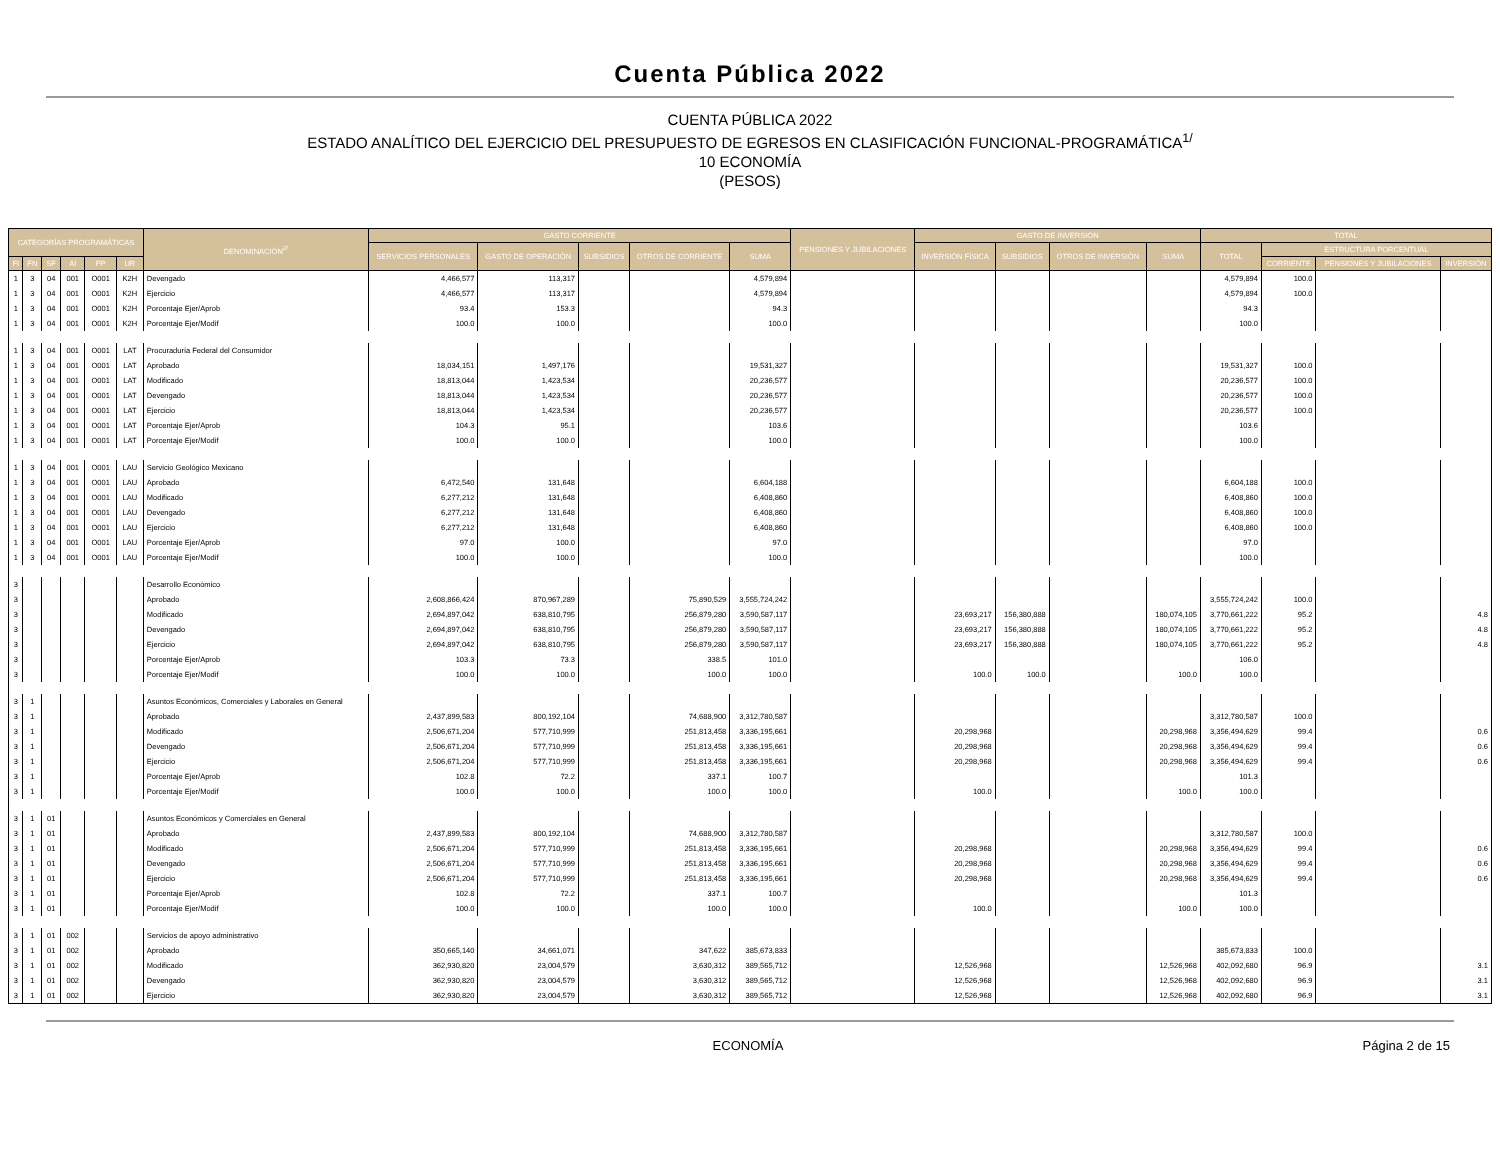Cuenta Pública 2022
CUENTA PÚBLICA 2022
ESTADO ANALÍTICO DEL EJERCICIO DEL PRESUPUESTO DE EGRESOS EN CLASIFICACIÓN FUNCIONAL-PROGRAMÁTICA<sup>1/</sup>
10 ECONOMÍA
(PESOS)
| CATEGORÍAS PROGRAMÁTICAS | | | | | | DENOMINACIÓN<sup>2/</sup> | GASTO CORRIENTE | | | | | PENSIONES Y JUBILACIONES | GASTO DE INVERSIÓN | | | | TOTAL | | | |
| --- | --- | --- | --- | --- | --- | --- | --- | --- | --- | --- | --- | --- | --- | --- | --- | --- | --- | --- | --- | --- |
| | | | | | | | SERVICIOS PERSONALES | GASTO DE OPERACIÓN | SUBSIDIOS | OTROS DE CORRIENTE | SUMA | | INVERSIÓN FÍSICA | SUBSIDIOS | OTROS DE INVERSIÓN | SUMA | TOTAL | ESTRUCTURA PORCENTUAL | | |
| FI | FN | SF | AI | PP | UR | | | | | | | | | | | | | CORRIENTE | PENSIONES Y JUBILACIONES | INVERSIÓN |
| 1 | 3 | 04 | 001 | O001 | K2H | Devengado | 4,466,577 | 113,317 | | | 4,579,894 | | | | | | 4,579,894 | 100.0 | | |
| 1 | 3 | 04 | 001 | O001 | K2H | Ejercicio | 4,466,577 | 113,317 | | | 4,579,894 | | | | | | 4,579,894 | 100.0 | | |
| 1 | 3 | 04 | 001 | O001 | K2H | Porcentaje Ejer/Aprob | 93.4 | 153.3 | | | 94.3 | | | | | | 94.3 | | | |
| 1 | 3 | 04 | 001 | O001 | K2H | Porcentaje Ejer/Modif | 100.0 | 100.0 | | | 100.0 | | | | | | 100.0 | | | |
| 1 | 3 | 04 | 001 | O001 | LAT | Procuraduría Federal del Consumidor | | | | | | | | | | | | | | |
| 1 | 3 | 04 | 001 | O001 | LAT | Aprobado | 18,034,151 | 1,497,176 | | | 19,531,327 | | | | | | 19,531,327 | 100.0 | | |
| 1 | 3 | 04 | 001 | O001 | LAT | Modificado | 18,813,044 | 1,423,534 | | | 20,236,577 | | | | | | 20,236,577 | 100.0 | | |
| 1 | 3 | 04 | 001 | O001 | LAT | Devengado | 18,813,044 | 1,423,534 | | | 20,236,577 | | | | | | 20,236,577 | 100.0 | | |
| 1 | 3 | 04 | 001 | O001 | LAT | Ejercicio | 18,813,044 | 1,423,534 | | | 20,236,577 | | | | | | 20,236,577 | 100.0 | | |
| 1 | 3 | 04 | 001 | O001 | LAT | Porcentaje Ejer/Aprob | 104.3 | 95.1 | | | 103.6 | | | | | | 103.6 | | | |
| 1 | 3 | 04 | 001 | O001 | LAT | Porcentaje Ejer/Modif | 100.0 | 100.0 | | | 100.0 | | | | | | 100.0 | | | |
| 1 | 3 | 04 | 001 | O001 | LAU | Servicio Geológico Mexicano | | | | | | | | | | | | | | |
| 1 | 3 | 04 | 001 | O001 | LAU | Aprobado | 6,472,540 | 131,648 | | | 6,604,188 | | | | | | 6,604,188 | 100.0 | | |
| 1 | 3 | 04 | 001 | O001 | LAU | Modificado | 6,277,212 | 131,648 | | | 6,408,860 | | | | | | 6,408,860 | 100.0 | | |
| 1 | 3 | 04 | 001 | O001 | LAU | Devengado | 6,277,212 | 131,648 | | | 6,408,860 | | | | | | 6,408,860 | 100.0 | | |
| 1 | 3 | 04 | 001 | O001 | LAU | Ejercicio | 6,277,212 | 131,648 | | | 6,408,860 | | | | | | 6,408,860 | 100.0 | | |
| 1 | 3 | 04 | 001 | O001 | LAU | Porcentaje Ejer/Aprob | 97.0 | 100.0 | | | 97.0 | | | | | | 97.0 | | | |
| 1 | 3 | 04 | 001 | O001 | LAU | Porcentaje Ejer/Modif | 100.0 | 100.0 | | | 100.0 | | | | | | 100.0 | | | |
| 3 | | | | | | Desarrollo Económico | | | | | | | | | | | | | | |
| 3 | | | | | | Aprobado | 2,608,866,424 | 870,967,289 | | 75,890,529 | 3,555,724,242 | | | | | | 3,555,724,242 | 100.0 | | |
| 3 | | | | | | Modificado | 2,694,897,042 | 638,810,795 | | 256,879,280 | 3,590,587,117 | | 23,693,217 | 156,380,888 | | 180,074,105 | 3,770,661,222 | 95.2 | | 4.8 |
| 3 | | | | | | Devengado | 2,694,897,042 | 638,810,795 | | 256,879,280 | 3,590,587,117 | | 23,693,217 | 156,380,888 | | 180,074,105 | 3,770,661,222 | 95.2 | | 4.8 |
| 3 | | | | | | Ejercicio | 2,694,897,042 | 638,810,795 | | 256,879,280 | 3,590,587,117 | | 23,693,217 | 156,380,888 | | 180,074,105 | 3,770,661,222 | 95.2 | | 4.8 |
| 3 | | | | | | Porcentaje Ejer/Aprob | 103.3 | 73.3 | | 338.5 | 101.0 | | | | | | 106.0 | | | |
| 3 | | | | | | Porcentaje Ejer/Modif | 100.0 | 100.0 | | 100.0 | 100.0 | | 100.0 | 100.0 | | 100.0 | 100.0 | | | |
| 3 | 1 | | | | | Asuntos Económicos, Comerciales y Laborales en General | | | | | | | | | | | | | | |
| 3 | 1 | | | | | Aprobado | 2,437,899,583 | 800,192,104 | | 74,688,900 | 3,312,780,587 | | | | | | 3,312,780,587 | 100.0 | | |
| 3 | 1 | | | | | Modificado | 2,506,671,204 | 577,710,999 | | 251,813,458 | 3,336,195,661 | | 20,298,968 | | | 20,298,968 | 3,356,494,629 | 99.4 | | 0.6 |
| 3 | 1 | | | | | Devengado | 2,506,671,204 | 577,710,999 | | 251,813,458 | 3,336,195,661 | | 20,298,968 | | | 20,298,968 | 3,356,494,629 | 99.4 | | 0.6 |
| 3 | 1 | | | | | Ejercicio | 2,506,671,204 | 577,710,999 | | 251,813,458 | 3,336,195,661 | | 20,298,968 | | | 20,298,968 | 3,356,494,629 | 99.4 | | 0.6 |
| 3 | 1 | | | | | Porcentaje Ejer/Aprob | 102.8 | 72.2 | | 337.1 | 100.7 | | | | | | 101.3 | | | |
| 3 | 1 | | | | | Porcentaje Ejer/Modif | 100.0 | 100.0 | | 100.0 | 100.0 | | 100.0 | | | 100.0 | 100.0 | | | |
| 3 | 1 | 01 | | | | Asuntos Económicos y Comerciales en General | | | | | | | | | | | | | | |
| 3 | 1 | 01 | | | | Aprobado | 2,437,899,583 | 800,192,104 | | 74,688,900 | 3,312,780,587 | | | | | | 3,312,780,587 | 100.0 | | |
| 3 | 1 | 01 | | | | Modificado | 2,506,671,204 | 577,710,999 | | 251,813,458 | 3,336,195,661 | | 20,298,968 | | | 20,298,968 | 3,356,494,629 | 99.4 | | 0.6 |
| 3 | 1 | 01 | | | | Devengado | 2,506,671,204 | 577,710,999 | | 251,813,458 | 3,336,195,661 | | 20,298,968 | | | 20,298,968 | 3,356,494,629 | 99.4 | | 0.6 |
| 3 | 1 | 01 | | | | Ejercicio | 2,506,671,204 | 577,710,999 | | 251,813,458 | 3,336,195,661 | | 20,298,968 | | | 20,298,968 | 3,356,494,629 | 99.4 | | 0.6 |
| 3 | 1 | 01 | | | | Porcentaje Ejer/Aprob | 102.8 | 72.2 | | 337.1 | 100.7 | | | | | | 101.3 | | | |
| 3 | 1 | 01 | | | | Porcentaje Ejer/Modif | 100.0 | 100.0 | | 100.0 | 100.0 | | 100.0 | | | 100.0 | 100.0 | | | |
| 3 | 1 | 01 | 002 | | | Servicios de apoyo administrativo | | | | | | | | | | | | | | |
| 3 | 1 | 01 | 002 | | | Aprobado | 350,665,140 | 34,661,071 | | 347,622 | 385,673,833 | | | | | | 385,673,833 | 100.0 | | |
| 3 | 1 | 01 | 002 | | | Modificado | 362,930,820 | 23,004,579 | | 3,630,312 | 389,565,712 | | 12,526,968 | | | 12,526,968 | 402,092,680 | 96.9 | | 3.1 |
| 3 | 1 | 01 | 002 | | | Devengado | 362,930,820 | 23,004,579 | | 3,630,312 | 389,565,712 | | 12,526,968 | | | 12,526,968 | 402,092,680 | 96.9 | | 3.1 |
| 3 | 1 | 01 | 002 | | | Ejercicio | 362,930,820 | 23,004,579 | | 3,630,312 | 389,565,712 | | 12,526,968 | | | 12,526,968 | 402,092,680 | 96.9 | | 3.1 |
ECONOMÍA Página 2 de 15